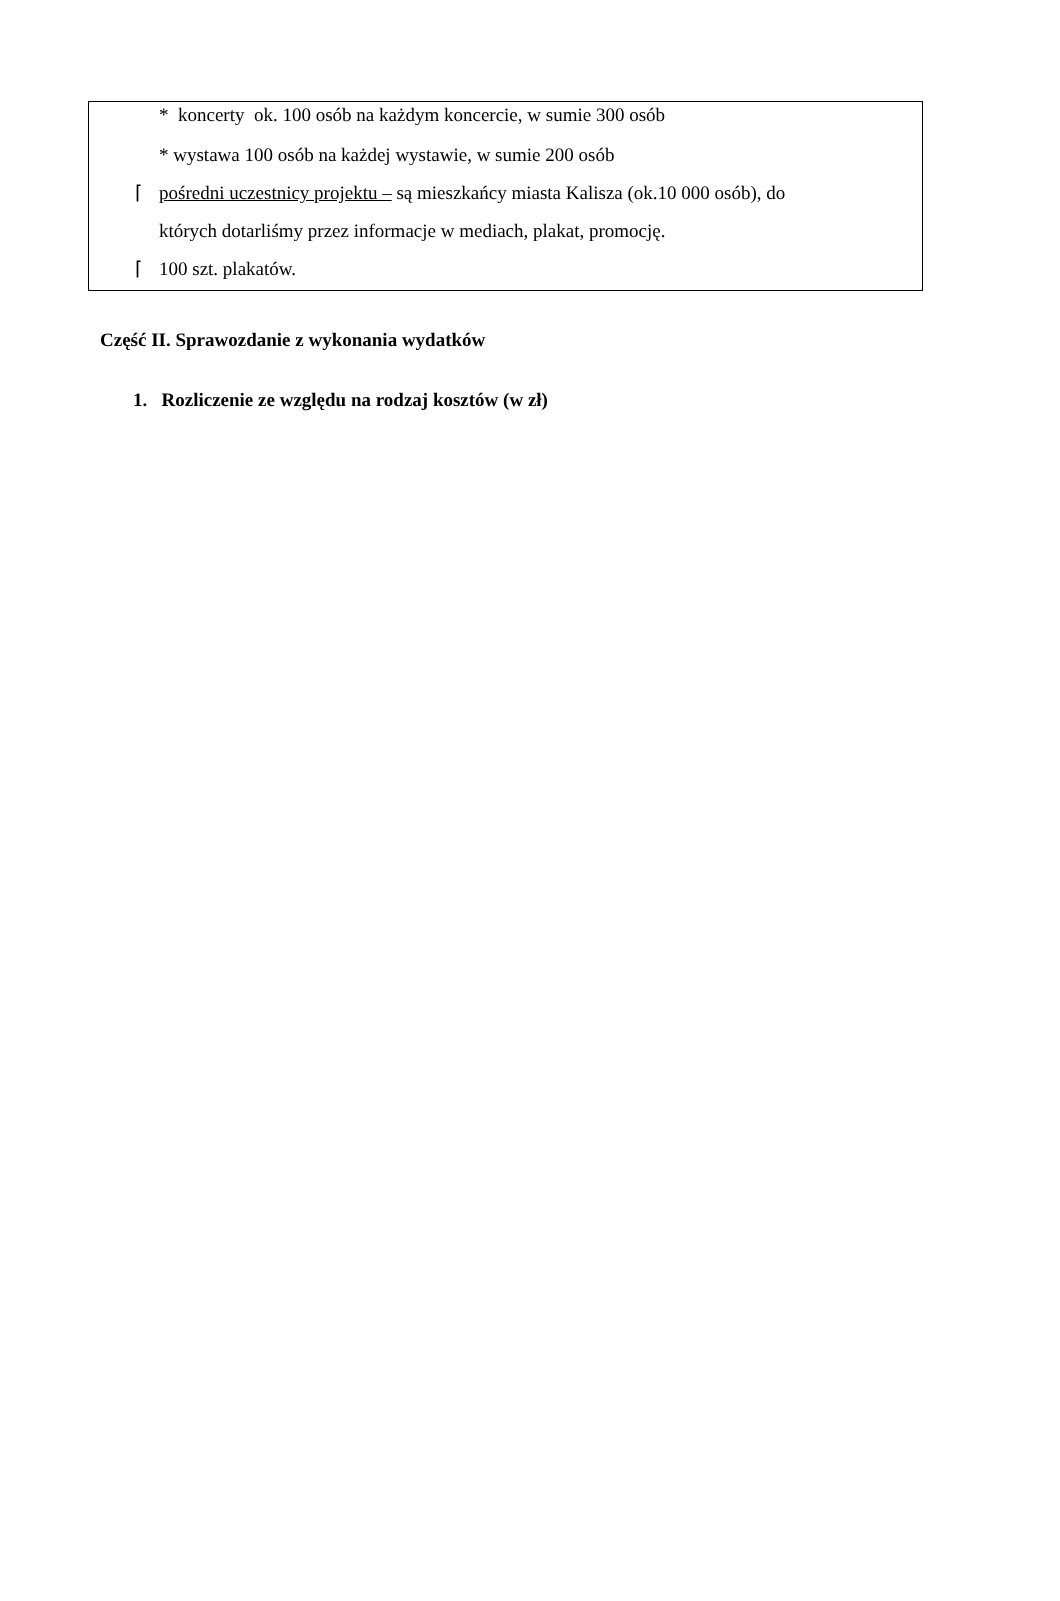* koncerty ok. 100 osób na każdym koncercie, w sumie 300 osób
* wystawa 100 osób na każdej wystawie, w sumie 200 osób
⌈ pośredni uczestnicy projektu – są mieszkańcy miasta Kalisza (ok.10 000 osób), do
których dotarliśmy przez informacje w mediach, plakat, promocję.
⌈ 100 szt. plakatów.
Część II. Sprawozdanie z wykonania wydatków
1. Rozliczenie ze względu na rodzaj kosztów (w zł)